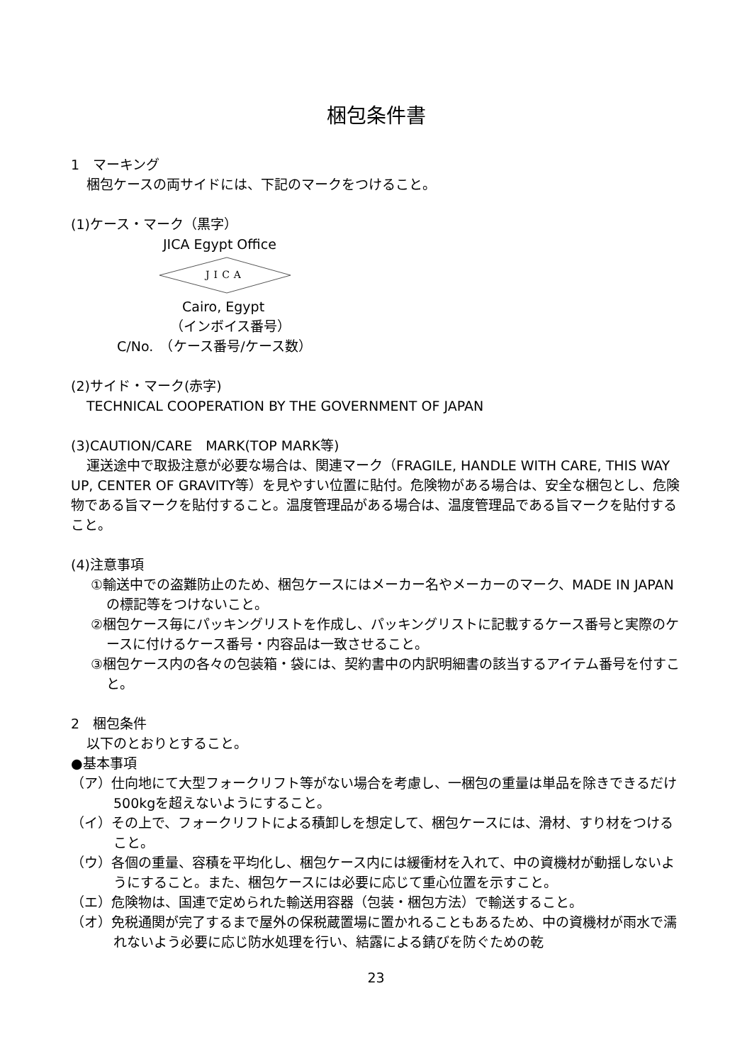梱包条件書
1　マーキング
梱包ケースの両サイドには、下記のマークをつけること。
(1)ケース・マーク（黒字）
JICA Egypt Office
JICA
Cairo, Egypt
（インボイス番号）
C/No.　（ケース番号/ケース数）
(2)サイド・マーク(赤字)
TECHNICAL COOPERATION BY THE GOVERNMENT OF JAPAN
(3)CAUTION/CARE　MARK(TOP MARK等)
運送途中で取扱注意が必要な場合は、関連マーク（FRAGILE, HANDLE WITH CARE, THIS WAY UP, CENTER OF GRAVITY等）を見やすい位置に貼付。危険物がある場合は、安全な梱包とし、危険物である旨マークを貼付すること。温度管理品がある場合は、温度管理品である旨マークを貼付すること。
(4)注意事項
①輸送中での盗難防止のため、梱包ケースにはメーカー名やメーカーのマーク、MADE IN JAPANの標記等をつけないこと。
②梱包ケース毎にパッキングリストを作成し、パッキングリストに記載するケース番号と実際のケースに付けるケース番号・内容品は一致させること。
③梱包ケース内の各々の包装箱・袋には、契約書中の内訳明細書の該当するアイテム番号を付すこと。
2　梱包条件
以下のとおりとすること。
●基本事項
（ア）仕向地にて大型フォークリフト等がない場合を考慮し、一梱包の重量は単品を除きできるだけ500kgを超えないようにすること。
（イ）その上で、フォークリフトによる積卸しを想定して、梱包ケースには、滑材、すり材をつけること。
（ウ）各個の重量、容積を平均化し、梱包ケース内には緩衝材を入れて、中の資機材が動揺しないようにすること。また、梱包ケースには必要に応じて重心位置を示すこと。
（エ）危険物は、国連で定められた輸送用容器（包装・梱包方法）で輸送すること。
（オ）免税通関が完了するまで屋外の保税蔵置場に置かれることもあるため、中の資機材が雨水で濡れないよう必要に応じ防水処理を行い、結露による錆びを防ぐための乾
23